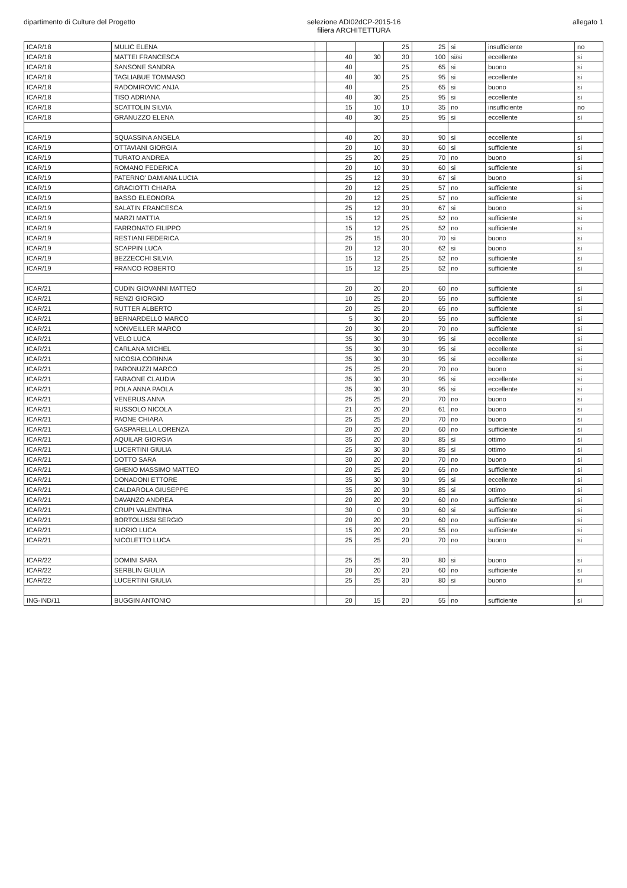dipartimento di Culture del Progetto
selezione ADI02dCP-2015-16
filiera ARCHITETTURA
allegato 1
| ICAR/18 | MULIC ELENA | | | | 25 | 25 | si | insufficiente | no |
| ICAR/18 | MATTEI FRANCESCA | | 40 | 30 | 30 | 100 | si/si | eccellente | si |
| ICAR/18 | SANSONE SANDRA | | 40 | | 25 | 65 | si | buono | si |
| ICAR/18 | TAGLIABUE TOMMASO | | 40 | 30 | 25 | 95 | si | eccellente | si |
| ICAR/18 | RADOMIROVIC ANJA | | 40 | | 25 | 65 | si | buono | si |
| ICAR/18 | TISO ADRIANA | | 40 | 30 | 25 | 95 | si | eccellente | si |
| ICAR/18 | SCATTOLIN SILVIA | | 15 | 10 | 10 | 35 | no | insufficiente | no |
| ICAR/18 | GRANUZZO ELENA | | 40 | 30 | 25 | 95 | si | eccellente | si |
| ICAR/19 | SQUASSINA ANGELA | | 40 | 20 | 30 | 90 | si | eccellente | si |
| ICAR/19 | OTTAVIANI GIORGIA | | 20 | 10 | 30 | 60 | si | sufficiente | si |
| ICAR/19 | TURATO ANDREA | | 25 | 20 | 25 | 70 | no | buono | si |
| ICAR/19 | ROMANO FEDERICA | | 20 | 10 | 30 | 60 | si | sufficiente | si |
| ICAR/19 | PATERNO' DAMIANA LUCIA | | 25 | 12 | 30 | 67 | si | buono | si |
| ICAR/19 | GRACIOTTI CHIARA | | 20 | 12 | 25 | 57 | no | sufficiente | si |
| ICAR/19 | BASSO ELEONORA | | 20 | 12 | 25 | 57 | no | sufficiente | si |
| ICAR/19 | SALATIN FRANCESCA | | 25 | 12 | 30 | 67 | si | buono | si |
| ICAR/19 | MARZI MATTIA | | 15 | 12 | 25 | 52 | no | sufficiente | si |
| ICAR/19 | FARRONATO FILIPPO | | 15 | 12 | 25 | 52 | no | sufficiente | si |
| ICAR/19 | RESTIANI FEDERICA | | 25 | 15 | 30 | 70 | si | buono | si |
| ICAR/19 | SCAPPIN LUCA | | 20 | 12 | 30 | 62 | si | buono | si |
| ICAR/19 | BEZZECCHI SILVIA | | 15 | 12 | 25 | 52 | no | sufficiente | si |
| ICAR/19 | FRANCO ROBERTO | | 15 | 12 | 25 | 52 | no | sufficiente | si |
| ICAR/21 | CUDIN GIOVANNI MATTEO | | 20 | 20 | 20 | 60 | no | sufficiente | si |
| ICAR/21 | RENZI GIORGIO | | 10 | 25 | 20 | 55 | no | sufficiente | si |
| ICAR/21 | RUTTER ALBERTO | | 20 | 25 | 20 | 65 | no | sufficiente | si |
| ICAR/21 | BERNARDELLO MARCO | | 5 | 30 | 20 | 55 | no | sufficiente | si |
| ICAR/21 | NONVEILLER MARCO | | 20 | 30 | 20 | 70 | no | sufficiente | si |
| ICAR/21 | VELO LUCA | | 35 | 30 | 30 | 95 | si | eccellente | si |
| ICAR/21 | CARLANA MICHEL | | 35 | 30 | 30 | 95 | si | eccellente | si |
| ICAR/21 | NICOSIA CORINNA | | 35 | 30 | 30 | 95 | si | eccellente | si |
| ICAR/21 | PARONUZZI MARCO | | 25 | 25 | 20 | 70 | no | buono | si |
| ICAR/21 | FARAONE CLAUDIA | | 35 | 30 | 30 | 95 | si | eccellente | si |
| ICAR/21 | POLA ANNA PAOLA | | 35 | 30 | 30 | 95 | si | eccellente | si |
| ICAR/21 | VENERUS ANNA | | 25 | 25 | 20 | 70 | no | buono | si |
| ICAR/21 | RUSSOLO NICOLA | | 21 | 20 | 20 | 61 | no | buono | si |
| ICAR/21 | PAONE CHIARA | | 25 | 25 | 20 | 70 | no | buono | si |
| ICAR/21 | GASPARELLA LORENZA | | 20 | 20 | 20 | 60 | no | sufficiente | si |
| ICAR/21 | AQUILAR GIORGIA | | 35 | 20 | 30 | 85 | si | ottimo | si |
| ICAR/21 | LUCERTINI GIULIA | | 25 | 30 | 30 | 85 | si | ottimo | si |
| ICAR/21 | DOTTO SARA | | 30 | 20 | 20 | 70 | no | buono | si |
| ICAR/21 | GHENO MASSIMO MATTEO | | 20 | 25 | 20 | 65 | no | sufficiente | si |
| ICAR/21 | DONADONI ETTORE | | 35 | 30 | 30 | 95 | si | eccellente | si |
| ICAR/21 | CALDAROLA GIUSEPPE | | 35 | 20 | 30 | 85 | si | ottimo | si |
| ICAR/21 | DAVANZO ANDREA | | 20 | 20 | 20 | 60 | no | sufficiente | si |
| ICAR/21 | CRUPI VALENTINA | | 30 | 0 | 30 | 60 | si | sufficiente | si |
| ICAR/21 | BORTOLUSSI SERGIO | | 20 | 20 | 20 | 60 | no | sufficiente | si |
| ICAR/21 | IUORIO LUCA | | 15 | 20 | 20 | 55 | no | sufficiente | si |
| ICAR/21 | NICOLETTO LUCA | | 25 | 25 | 20 | 70 | no | buono | si |
| ICAR/22 | DOMINI SARA | | 25 | 25 | 30 | 80 | si | buono | si |
| ICAR/22 | SERBLIN GIULIA | | 20 | 20 | 20 | 60 | no | sufficiente | si |
| ICAR/22 | LUCERTINI GIULIA | | 25 | 25 | 30 | 80 | si | buono | si |
| ING-IND/11 | BUGGIN ANTONIO | | 20 | 15 | 20 | 55 | no | sufficiente | si |